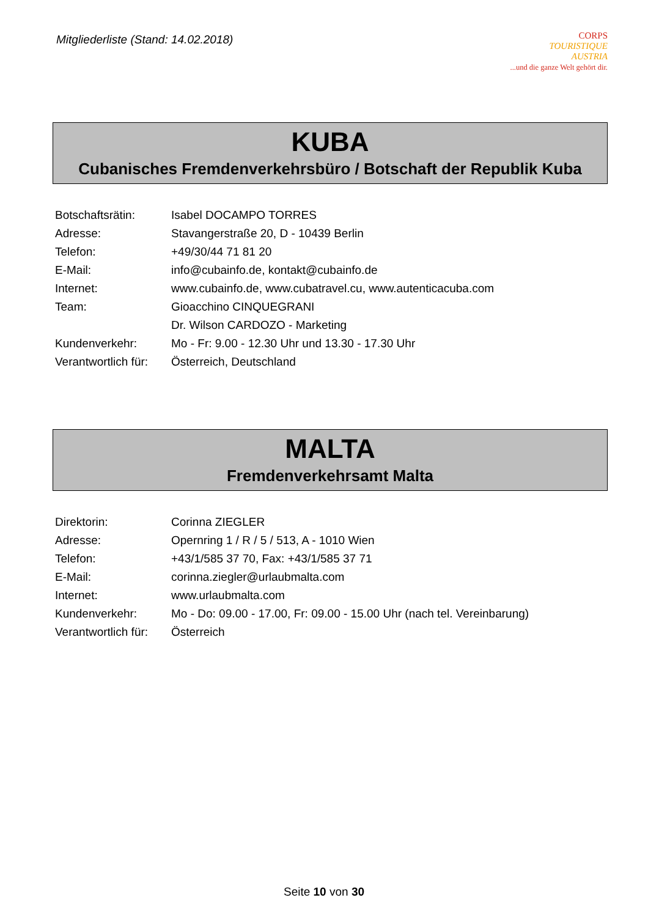Mitgliederliste (Stand: 14.02.2018)
CORPS
TOURISTIQUE
AUSTRIA
...und die ganze Welt gehört dir.
KUBA
Cubanisches Fremdenverkehrsbüro / Botschaft der Republik Kuba
| Botschaftsrätin: | Isabel DOCAMPO TORRES |
| Adresse: | Stavangerstraße 20, D - 10439 Berlin |
| Telefon: | +49/30/44 71 81 20 |
| E-Mail: | info@cubainfo.de , kontakt@cubainfo.de |
| Internet: | www.cubainfo.de , www.cubatravel.cu , www.autenticacuba.com |
| Team: | Gioacchino CINQUEGRANI |
| | Dr. Wilson CARDOZO - Marketing |
| Kundenverkehr: | Mo - Fr: 9.00 - 12.30 Uhr und 13.30 - 17.30 Uhr |
| Verantwortlich für: | Österreich, Deutschland |
MALTA
Fremdenverkehrsamt Malta
| Direktorin: | Corinna ZIEGLER |
| Adresse: | Opernring 1 / R / 5 / 513, A - 1010 Wien |
| Telefon: | +43/1/585 37 70, Fax: +43/1/585 37 71 |
| E-Mail: | corinna.ziegler@urlaubmalta.com |
| Internet: | www.urlaubmalta.com |
| Kundenverkehr: | Mo - Do: 09.00 - 17.00, Fr: 09.00 - 15.00 Uhr (nach tel. Vereinbarung) |
| Verantwortlich für: | Österreich |
Seite 10 von 30